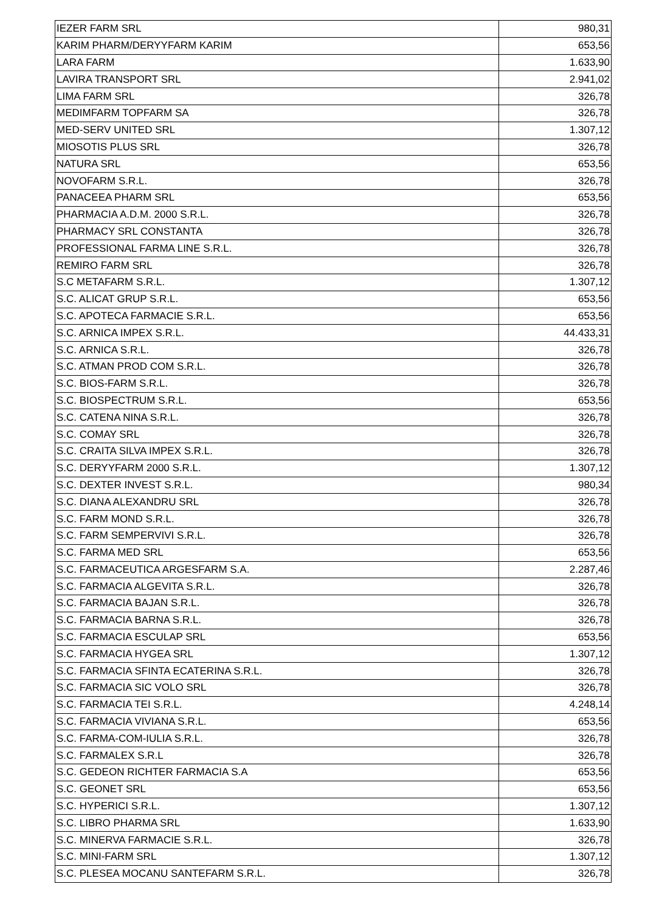| IEZER FARM SRL | 980,31 |
| KARIM PHARM/DERYYFARM KARIM | 653,56 |
| LARA FARM | 1.633,90 |
| LAVIRA TRANSPORT SRL | 2.941,02 |
| LIMA FARM SRL | 326,78 |
| MEDIMFARM TOPFARM SA | 326,78 |
| MED-SERV UNITED SRL | 1.307,12 |
| MIOSOTIS PLUS SRL | 326,78 |
| NATURA SRL | 653,56 |
| NOVOFARM S.R.L. | 326,78 |
| PANACEEA PHARM SRL | 653,56 |
| PHARMACIA A.D.M. 2000 S.R.L. | 326,78 |
| PHARMACY SRL CONSTANTA | 326,78 |
| PROFESSIONAL FARMA LINE S.R.L. | 326,78 |
| REMIRO FARM SRL | 326,78 |
| S.C METAFARM S.R.L. | 1.307,12 |
| S.C. ALICAT GRUP S.R.L. | 653,56 |
| S.C. APOTECA FARMACIE S.R.L. | 653,56 |
| S.C. ARNICA IMPEX S.R.L. | 44.433,31 |
| S.C. ARNICA S.R.L. | 326,78 |
| S.C. ATMAN PROD COM S.R.L. | 326,78 |
| S.C. BIOS-FARM S.R.L. | 326,78 |
| S.C. BIOSPECTRUM S.R.L. | 653,56 |
| S.C. CATENA NINA S.R.L. | 326,78 |
| S.C. COMAY SRL | 326,78 |
| S.C. CRAITA SILVA IMPEX S.R.L. | 326,78 |
| S.C. DERYYFARM 2000 S.R.L. | 1.307,12 |
| S.C. DEXTER INVEST S.R.L. | 980,34 |
| S.C. DIANA ALEXANDRU SRL | 326,78 |
| S.C. FARM MOND S.R.L. | 326,78 |
| S.C. FARM SEMPERVIVI S.R.L. | 326,78 |
| S.C. FARMA MED SRL | 653,56 |
| S.C. FARMACEUTICA ARGESFARM S.A. | 2.287,46 |
| S.C. FARMACIA ALGEVITA S.R.L. | 326,78 |
| S.C. FARMACIA BAJAN S.R.L. | 326,78 |
| S.C. FARMACIA BARNA S.R.L. | 326,78 |
| S.C. FARMACIA ESCULAP SRL | 653,56 |
| S.C. FARMACIA HYGEA SRL | 1.307,12 |
| S.C. FARMACIA SFINTA ECATERINA S.R.L. | 326,78 |
| S.C. FARMACIA SIC VOLO SRL | 326,78 |
| S.C. FARMACIA TEI S.R.L. | 4.248,14 |
| S.C. FARMACIA VIVIANA S.R.L. | 653,56 |
| S.C. FARMA-COM-IULIA S.R.L. | 326,78 |
| S.C. FARMALEX S.R.L | 326,78 |
| S.C. GEDEON RICHTER FARMACIA S.A | 653,56 |
| S.C. GEONET SRL | 653,56 |
| S.C. HYPERICI S.R.L. | 1.307,12 |
| S.C. LIBRO PHARMA SRL | 1.633,90 |
| S.C. MINERVA FARMACIE S.R.L. | 326,78 |
| S.C. MINI-FARM SRL | 1.307,12 |
| S.C. PLESEA MOCANU SANTEFARM S.R.L. | 326,78 |